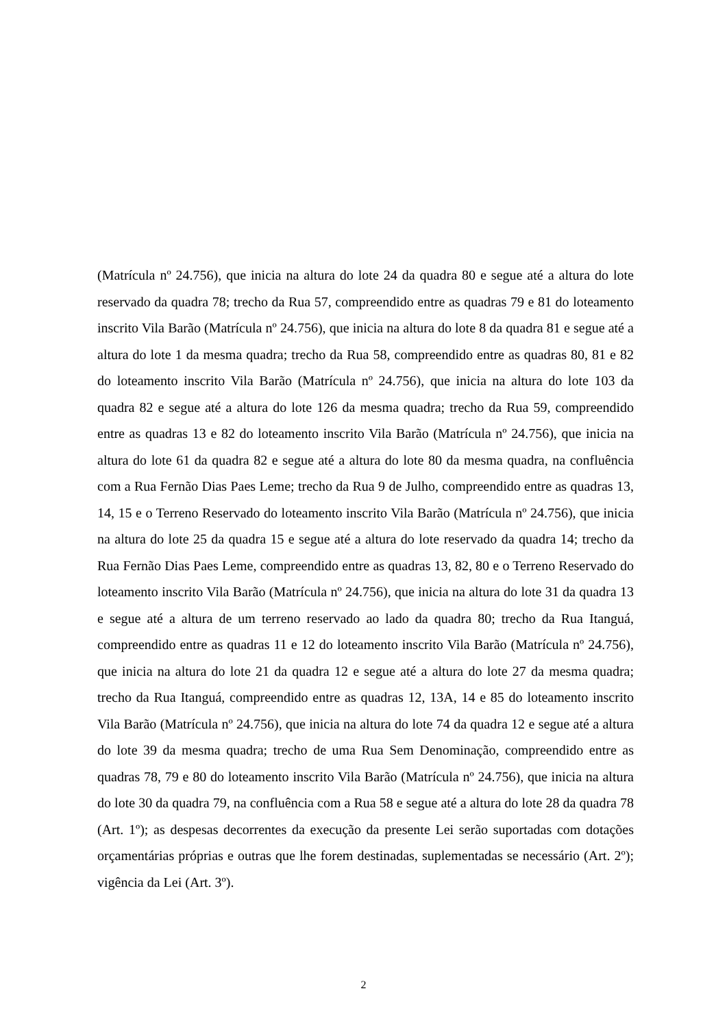(Matrícula nº 24.756), que inicia na altura do lote 24 da quadra 80 e segue até a altura do lote reservado da quadra 78; trecho da Rua 57, compreendido entre as quadras 79 e 81 do loteamento inscrito Vila Barão (Matrícula nº 24.756), que inicia na altura do lote 8 da quadra 81 e segue até a altura do lote 1 da mesma quadra; trecho da Rua 58, compreendido entre as quadras 80, 81 e 82 do loteamento inscrito Vila Barão (Matrícula nº 24.756), que inicia na altura do lote 103 da quadra 82 e segue até a altura do lote 126 da mesma quadra; trecho da Rua 59, compreendido entre as quadras 13 e 82 do loteamento inscrito Vila Barão (Matrícula nº 24.756), que inicia na altura do lote 61 da quadra 82 e segue até a altura do lote 80 da mesma quadra, na confluência com a Rua Fernão Dias Paes Leme; trecho da Rua 9 de Julho, compreendido entre as quadras 13, 14, 15 e o Terreno Reservado do loteamento inscrito Vila Barão (Matrícula nº 24.756), que inicia na altura do lote 25 da quadra 15 e segue até a altura do lote reservado da quadra 14; trecho da Rua Fernão Dias Paes Leme, compreendido entre as quadras 13, 82, 80 e o Terreno Reservado do loteamento inscrito Vila Barão (Matrícula nº 24.756), que inicia na altura do lote 31 da quadra 13 e segue até a altura de um terreno reservado ao lado da quadra 80; trecho da Rua Itanguá, compreendido entre as quadras 11 e 12 do loteamento inscrito Vila Barão (Matrícula nº 24.756), que inicia na altura do lote 21 da quadra 12 e segue até a altura do lote 27 da mesma quadra; trecho da Rua Itanguá, compreendido entre as quadras 12, 13A, 14 e 85 do loteamento inscrito Vila Barão (Matrícula nº 24.756), que inicia na altura do lote 74 da quadra 12 e segue até a altura do lote 39 da mesma quadra; trecho de uma Rua Sem Denominação, compreendido entre as quadras 78, 79 e 80 do loteamento inscrito Vila Barão (Matrícula nº 24.756), que inicia na altura do lote 30 da quadra 79, na confluência com a Rua 58 e segue até a altura do lote 28 da quadra 78 (Art. 1º); as despesas decorrentes da execução da presente Lei serão suportadas com dotações orçamentárias próprias e outras que lhe forem destinadas, suplementadas se necessário (Art. 2º); vigência da Lei (Art. 3º).
2